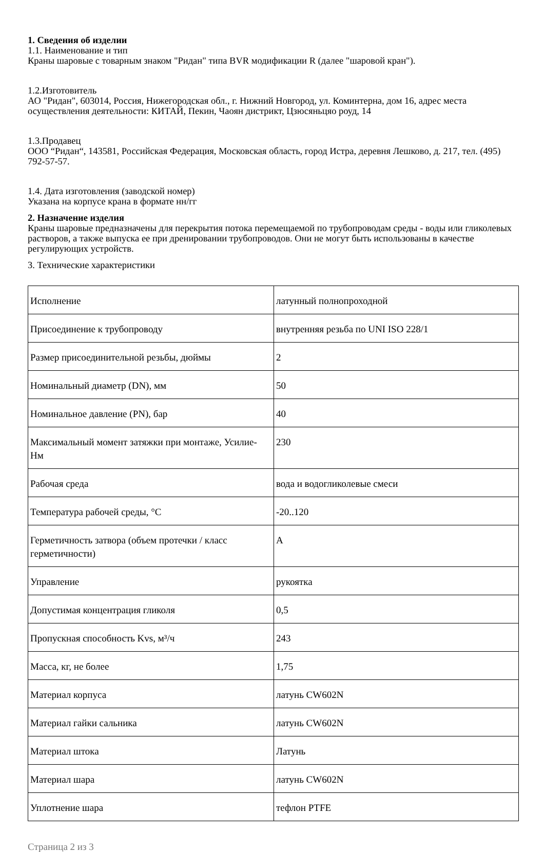1. Сведения об изделии
1.1. Наименование и тип
Краны шаровые с товарным знаком "Ридан" типа BVR модификации R (далее "шаровой кран").
1.2.Изготовитель
АО "Ридан", 603014, Россия, Нижегородская обл., г. Нижний Новгород, ул. Коминтерна, дом 16, адрес места осуществления деятельности: КИТАЙ, Пекин, Чаоян дистрикт, Цзюсяньцяо роуд, 14
1.3.Продавец
ООО “Ридан“, 143581, Российская Федерация, Московская область, город Истра, деревня Лешково, д. 217, тел. (495) 792-57-57.
1.4. Дата изготовления (заводской номер)
Указана на корпусе крана в формате нн/гг
2. Назначение изделия
Краны шаровые предназначены для перекрытия потока перемещаемой по трубопроводам среды - воды или гликолевых растворов, а также выпуска ее при дренировании трубопроводов. Они не могут быть использованы в качестве регулирующих устройств.
3. Технические характеристики
| Исполнение | латунный полнопроходной |
| Присоединение к трубопроводу | внутренняя резьба по UNI ISO 228/1 |
| Размер присоединительной резьбы, дюймы | 2 |
| Номинальный диаметр (DN), мм | 50 |
| Номинальное давление (PN), бар | 40 |
| Максимальный момент затяжки при монтаже, Усилие- Нм | 230 |
| Рабочая среда | вода и водогликолевые смеси |
| Температура рабочей среды, °C | -20..120 |
| Герметичность затвора (объем протечки / класс герметичности) | A |
| Управление | рукоятка |
| Допустимая концентрация гликоля | 0,5 |
| Пропускная способность Kvs, м³/ч | 243 |
| Масса, кг, не более | 1,75 |
| Материал корпуса | латунь CW602N |
| Материал гайки сальника | латунь CW602N |
| Материал штока | Латунь |
| Материал шара | латунь CW602N |
| Уплотнение шара | тефлон PTFE |
Страница 2 из 3